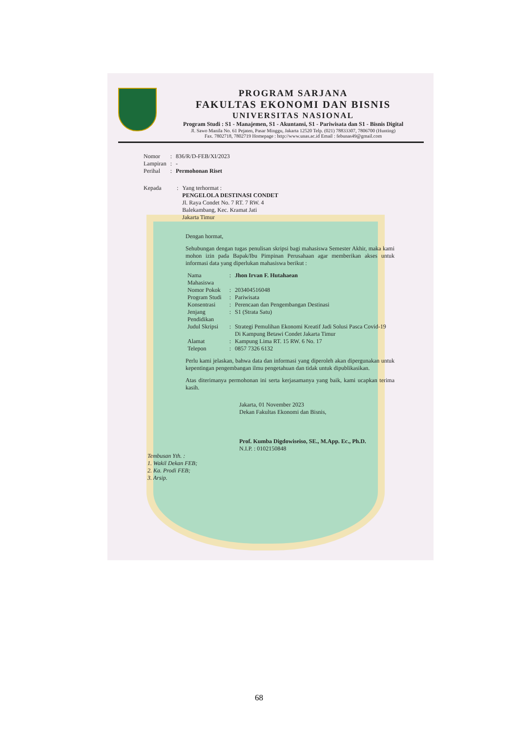PROGRAM SARJANA
FAKULTAS EKONOMI DAN BISNIS
UNIVERSITAS NASIONAL
Program Studi : S1 - Manajemen, S1 - Akuntansi, S1 - Pariwisata dan S1 - Bisnis Digital
Jl. Sawo Manila No. 61 Pejaten, Pasar Minggu, Jakarta 12520 Telp. (021) 78833307, 7806700 (Hunting)
Fax. 7802718, 7802719 Homepage : http://www.unas.ac.id Email : febunas49@gmail.com
| Nomor | : | 836/R/D-FEB/XI/2023 |
| Lampiran | : | - |
| Perihal | : | Permohonan Riset |
| Kepada | : | Yang terhormat : PENGELOLA DESTINASI CONDET Jl. Raya Condet No. 7 RT. 7 RW. 4 Balekambang, Kec. Kramat Jati Jakarta Timur |
Dengan hormat,
Sehubungan dengan tugas penulisan skripsi bagi mahasiswa Semester Akhir, maka kami mohon izin pada Bapak/Ibu Pimpinan Perusahaan agar memberikan akses untuk informasi data yang diperlukan mahasiswa berikut :
| Nama Mahasiswa | : | Jhon Irvan F. Hutahaean |
| Nomor Pokok | : | 203404516048 |
| Program Studi | : | Pariwisata |
| Konsentrasi | : | Perencaan dan Pengembangan Destinasi |
| Jenjang Pendidikan | : | S1 (Strata Satu) |
| Judul Skripsi | : | Strategi Pemulihan Ekonomi Kreatif Jadi Solusi Pasca Covid-19 Di Kampung Betawi Condet Jakarta Timur |
| Alamat | : | Kampung Lima RT. 15 RW. 6 No. 17 |
| Telepon | : | 0857 7326 6132 |
Perlu kami jelaskan, bahwa data dan informasi yang diperoleh akan dipergunakan untuk kepentingan pengembangan ilmu pengetahuan dan tidak untuk dipublikasikan.
Atas diterimanya permohonan ini serta kerjasamanya yang baik, kami ucapkan terima kasih.
Jakarta, 01 November 2023
Dekan Fakultas Ekonomi dan Bisnis,
Prof. Kumba Digdowiseiso, SE., M.App. Ec., Ph.D.
N.I.P. : 0102150848
Tembusan Yth. :
1. Wakil Dekan FEB;
2. Ka. Prodi FEB;
3. Arsip.
68